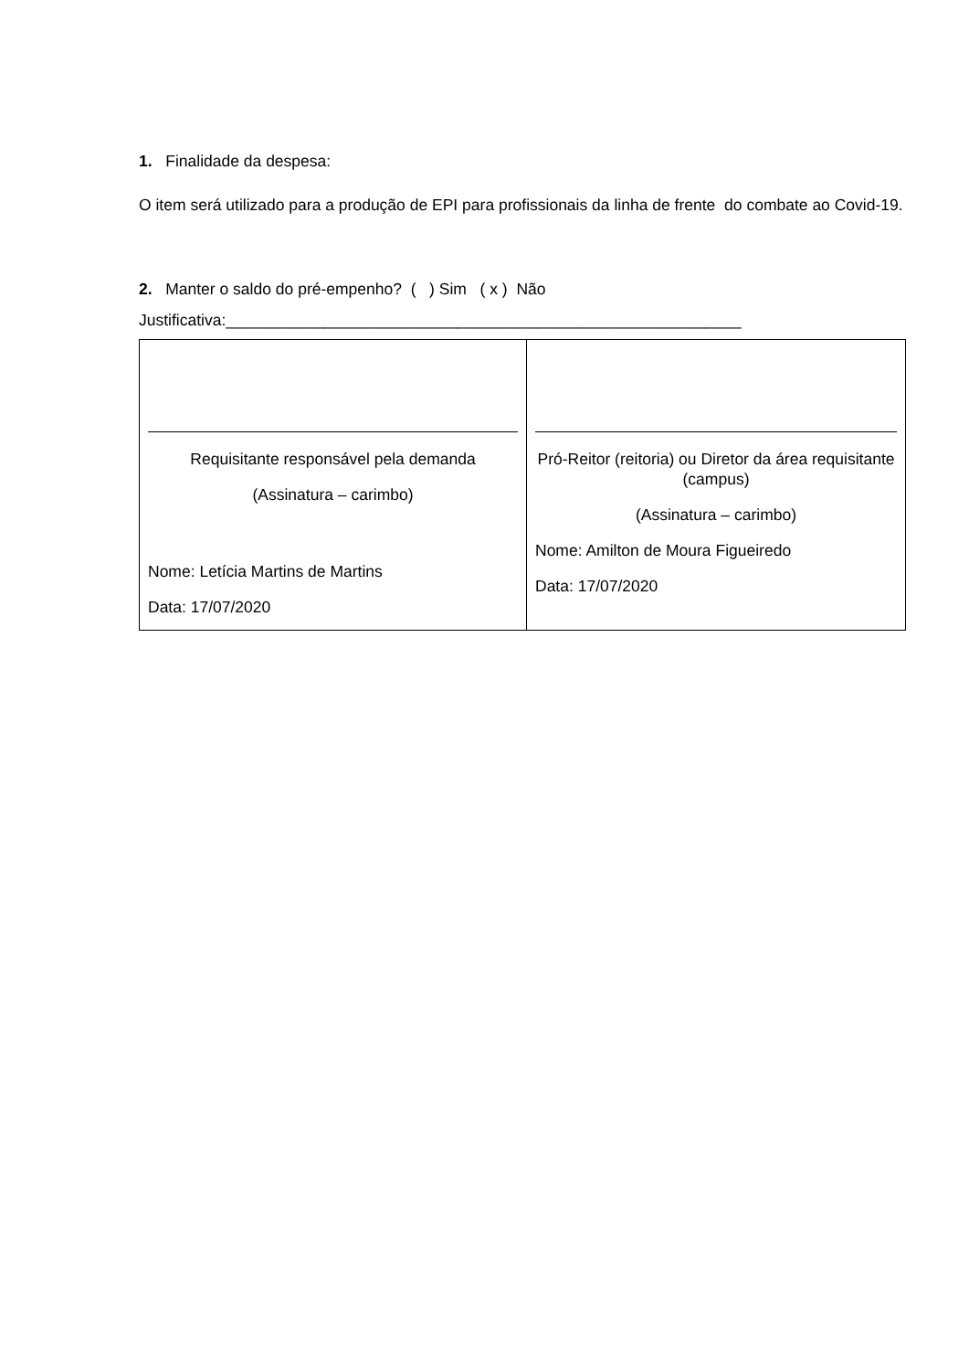1. Finalidade da despesa:
O item será utilizado para a produção de EPI para profissionais da linha de frente do combate ao Covid-19.
2. Manter o saldo do pré-empenho? ( ) Sim ( x ) Não
Justificativa:__________________________________________________________
| Requisitante responsável pela demanda (Assinatura – carimbo) Nome: Letícia Martins de Martins Data: 17/07/2020 | Pró-Reitor (reitoria) ou Diretor da área requisitante (campus) (Assinatura – carimbo) Nome: Amilton de Moura Figueiredo Data: 17/07/2020 |